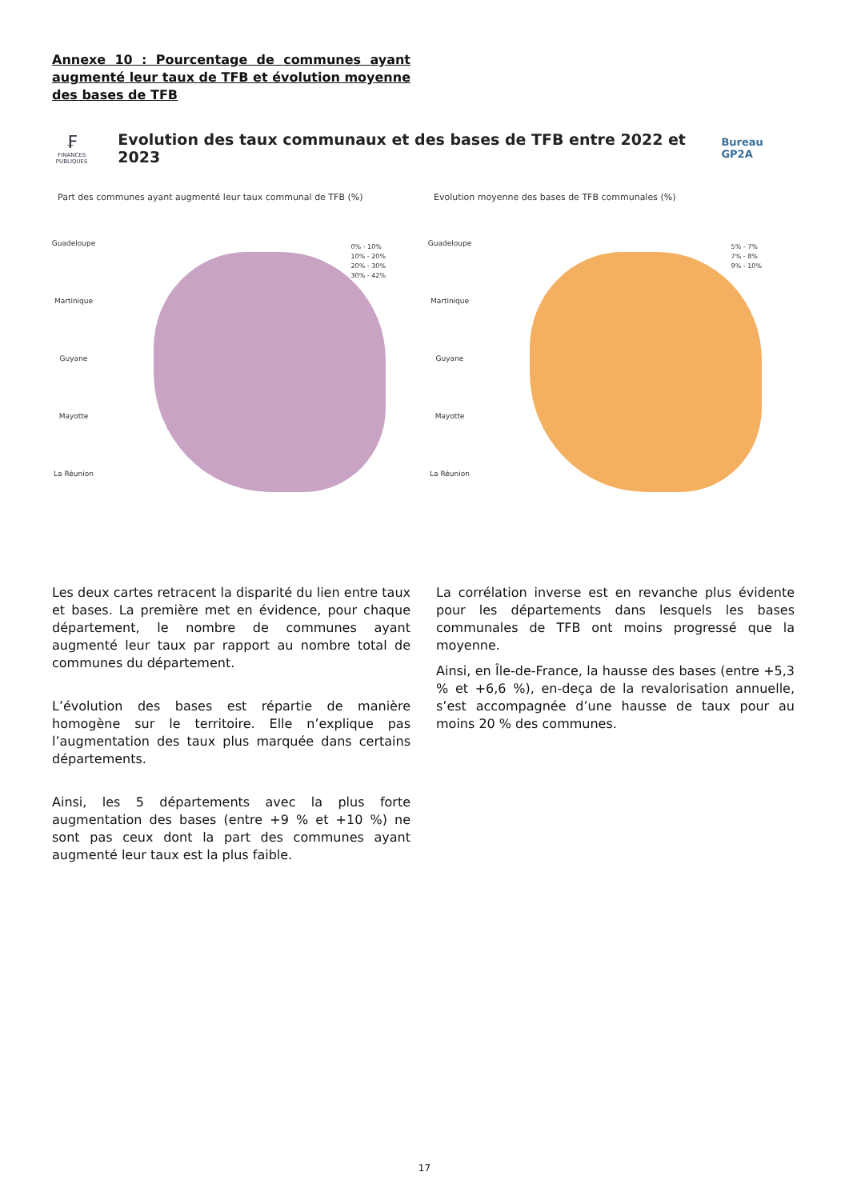Annexe 10 : Pourcentage de communes ayant augmenté leur taux de TFB et évolution moyenne des bases de TFB
₣
FINANCES PUBLIQUES
Evolution des taux communaux et des bases de TFB entre 2022 et 2023
Bureau GP2A
Part des communes ayant augmenté leur taux communal de TFB (%)
Guadeloupe
Martinique
Guyane
Mayotte
La Réunion
0% - 10%
10% - 20%
20% - 30%
30% - 42%
Evolution moyenne des bases de TFB communales (%)
Guadeloupe
Martinique
Guyane
Mayotte
La Réunion
5% - 7%
7% - 8%
9% - 10%
Les deux cartes retracent la disparité du lien entre taux et bases. La première met en évidence, pour chaque département, le nombre de communes ayant augmenté leur taux par rapport au nombre total de communes du département.
L’évolution des bases est répartie de manière homogène sur le territoire. Elle n’explique pas l’augmentation des taux plus marquée dans certains départements.
Ainsi, les 5 départements avec la plus forte augmentation des bases (entre +9 % et +10 %) ne sont pas ceux dont la part des communes ayant augmenté leur taux est la plus faible.
La corrélation inverse est en revanche plus évidente pour les départements dans lesquels les bases communales de TFB ont moins progressé que la moyenne.
Ainsi, en Île-de-France, la hausse des bases (entre +5,3 % et +6,6 %), en-deça de la revalorisation annuelle, s’est accompagnée d’une hausse de taux pour au moins 20 % des communes.
17